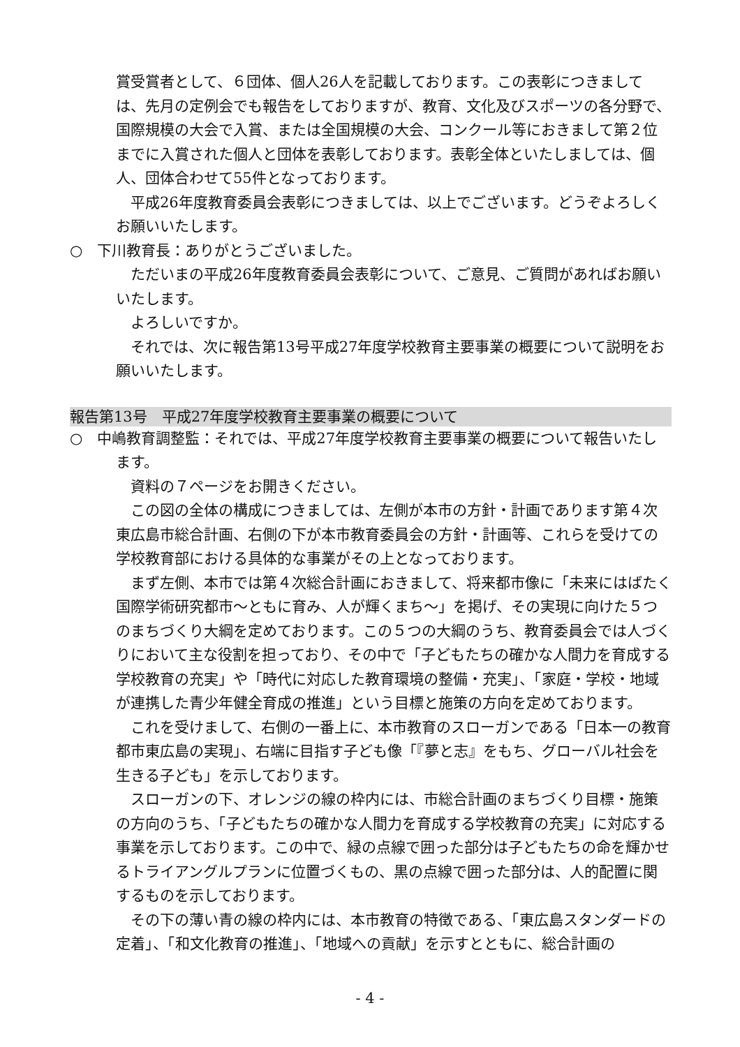賞受賞者として、６団体、個人26人を記載しております。この表彰につきましては、先月の定例会でも報告をしておりますが、教育、文化及びスポーツの各分野で、国際規模の大会で入賞、または全国規模の大会、コンクール等におきまして第２位までに入賞された個人と団体を表彰しております。表彰全体といたしましては、個人、団体合わせて55件となっております。
平成26年度教育委員会表彰につきましては、以上でございます。どうぞよろしくお願いいたします。
○　下川教育長：ありがとうございました。
ただいまの平成26年度教育委員会表彰について、ご意見、ご質問があればお願いいたします。
よろしいですか。
それでは、次に報告第13号平成27年度学校教育主要事業の概要について説明をお願いいたします。
報告第13号　平成27年度学校教育主要事業の概要について
○　中嶋教育調整監：それでは、平成27年度学校教育主要事業の概要について報告いたします。
資料の７ページをお開きください。
この図の全体の構成につきましては、左側が本市の方針・計画であります第４次東広島市総合計画、右側の下が本市教育委員会の方針・計画等、これらを受けての学校教育部における具体的な事業がその上となっております。
まず左側、本市では第４次総合計画におきまして、将来都市像に「未来にはばたく国際学術研究都市～ともに育み、人が輝くまち～」を掲げ、その実現に向けた５つのまちづくり大綱を定めております。この５つの大綱のうち、教育委員会では人づくりにおいて主な役割を担っており、その中で「子どもたちの確かな人間力を育成する学校教育の充実」や「時代に対応した教育環境の整備・充実」、「家庭・学校・地域が連携した青少年健全育成の推進」という目標と施策の方向を定めております。
これを受けまして、右側の一番上に、本市教育のスローガンである「日本一の教育都市東広島の実現」、右端に目指す子ども像「『夢と志』をもち、グローバル社会を生きる子ども」を示しております。
スローガンの下、オレンジの線の枠内には、市総合計画のまちづくり目標・施策の方向のうち、「子どもたちの確かな人間力を育成する学校教育の充実」に対応する事業を示しております。この中で、緑の点線で囲った部分は子どもたちの命を輝かせるトライアングルプランに位置づくもの、黒の点線で囲った部分は、人的配置に関するものを示しております。
その下の薄い青の線の枠内には、本市教育の特徴である、「東広島スタンダードの定着」、「和文化教育の推進」、「地域への貢献」を示すとともに、総合計画の
- 4 -